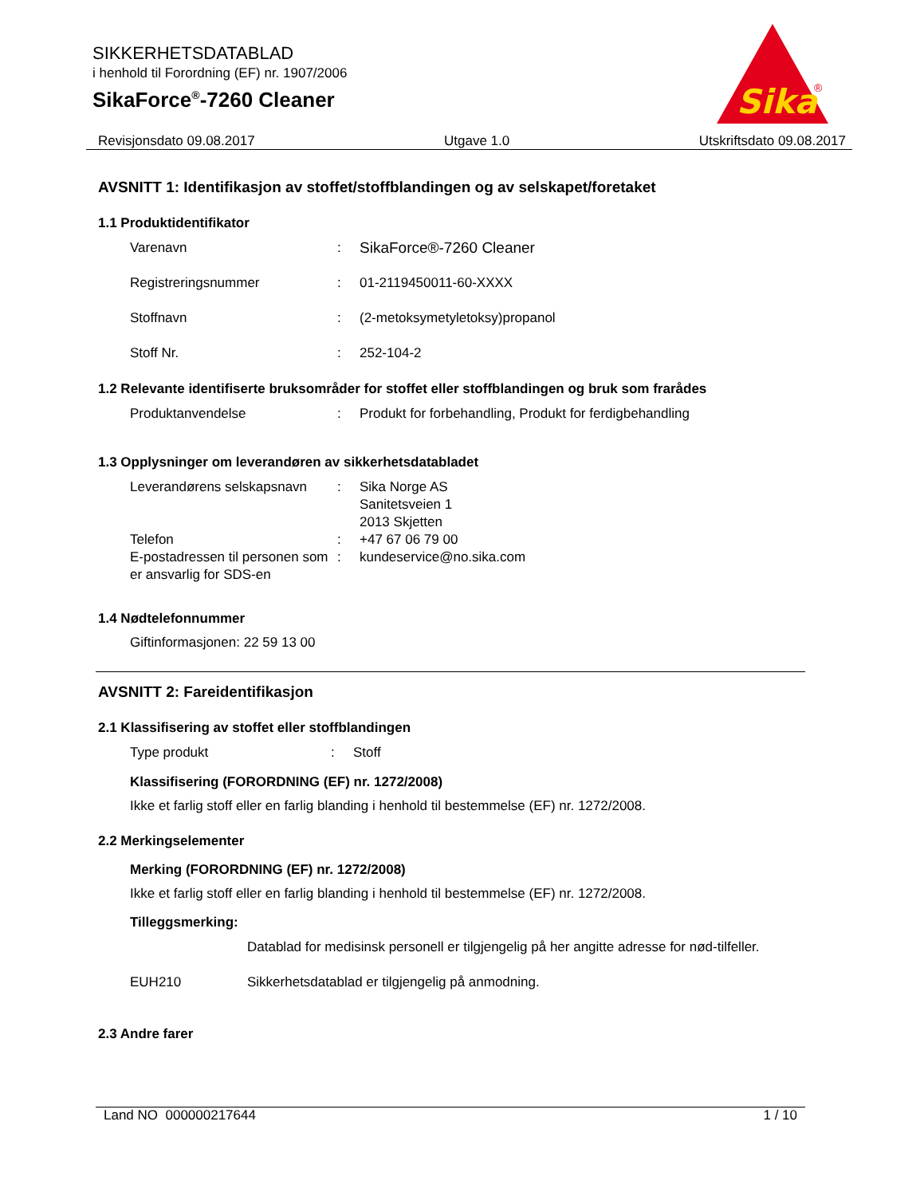Sika
®
SIKKERHETSDATABLAD
i henhold til Forordning (EF) nr. 1907/2006
SikaForce<sup>®</sup>-7260 Cleaner
Revisjonsdato 09.08.2017 Utgave 1.0 Utskriftsdato 09.08.2017
AVSNITT 1: Identifikasjon av stoffet/stoffblandingen og av selskapet/foretaket
1.1 Produktidentifikator
Varenavn: SikaForce®-7260 Cleaner
Registreringsnummer: 01-2119450011-60-XXXX
Stoffnavn: (2-metoksymetyletoksy)propanol
Stoff Nr.: 252-104-2
1.2 Relevante identifiserte bruksområder for stoffet eller stoffblandingen og bruk som frarådes
Produktanvendelse: Produkt for forbehandling, Produkt for ferdigbehandling
1.3 Opplysninger om leverandøren av sikkerhetsdatabladet
Leverandørens selskapsnavn: Sika Norge AS
Sanitetsveien 1
2013 Skjetten
Telefon: +47 67 06 79 00
E-postadressen til personen som er ansvarlig for SDS-en: kundeservice@no.sika.com
1.4 Nødtelefonnummer
Giftinformasjonen: 22 59 13 00
AVSNITT 2: Fareidentifikasjon
2.1 Klassifisering av stoffet eller stoffblandingen
Type produkt: Stoff
Klassifisering (FORORDNING (EF) nr. 1272/2008)
Ikke et farlig stoff eller en farlig blanding i henhold til bestemmelse (EF) nr. 1272/2008.
2.2 Merkingselementer
Merking (FORORDNING (EF) nr. 1272/2008)
Ikke et farlig stoff eller en farlig blanding i henhold til bestemmelse (EF) nr. 1272/2008.
Tilleggsmerking:
Datablad for medisinsk personell er tilgjengelig på her angitte adresse for nød-tilfeller.
EUH210 Sikkerhetsdatablad er tilgjengelig på anmodning.
2.3 Andre farer
Land NO 000000217644 1 / 10